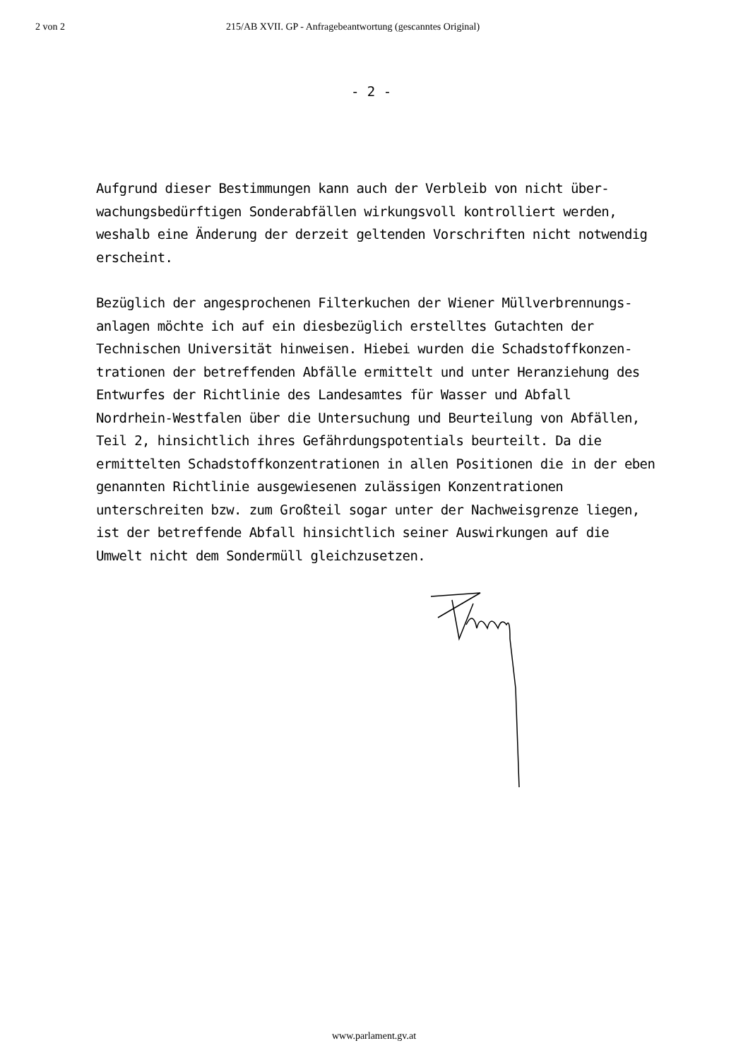2 von 2 215/AB XVII. GP - Anfragebeantwortung (gescanntes Original)
- 2 -
Aufgrund dieser Bestimmungen kann auch der Verbleib von nicht über-
wachungsbedürftigen Sonderabfällen wirkungsvoll kontrolliert werden,
weshalb eine Änderung der derzeit geltenden Vorschriften nicht notwendig
erscheint.
Bezüglich der angesprochenen Filterkuchen der Wiener Müllverbrennungs-
anlagen möchte ich auf ein diesbezüglich erstelltes Gutachten der
Technischen Universität hinweisen. Hiebei wurden die Schadstoffkonzen-
trationen der betreffenden Abfälle ermittelt und unter Heranziehung des
Entwurfes der Richtlinie des Landesamtes für Wasser und Abfall
Nordrhein-Westfalen über die Untersuchung und Beurteilung von Abfällen,
Teil 2, hinsichtlich ihres Gefährdungspotentials beurteilt. Da die
ermittelten Schadstoffkonzentrationen in allen Positionen die in der eben
genannten Richtlinie ausgewiesenen zulässigen Konzentrationen
unterschreiten bzw. zum Großteil sogar unter der Nachweisgrenze liegen,
ist der betreffende Abfall hinsichtlich seiner Auswirkungen auf die
Umwelt nicht dem Sondermüll gleichzusetzen.
www.parlament.gv.at